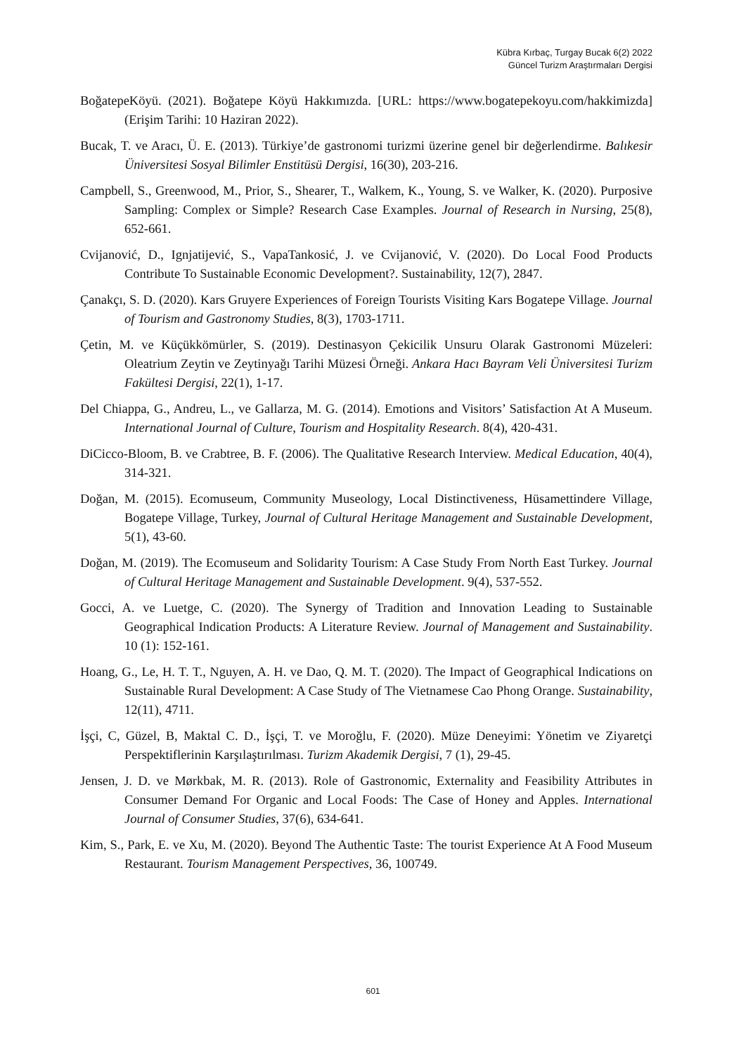Kübra Kırbaç, Turgay Bucak 6(2) 2022
Güncel Turizm Araştırmaları Dergisi
BoğatepeKöyü. (2021). Boğatepe Köyü Hakkımızda. [URL: https://www.bogatepekoyu.com/hakkimizda] (Erişim Tarihi: 10 Haziran 2022).
Bucak, T. ve Aracı, Ü. E. (2013). Türkiye’de gastronomi turizmi üzerine genel bir değerlendirme. Balıkesir Üniversitesi Sosyal Bilimler Enstitüsü Dergisi, 16(30), 203-216.
Campbell, S., Greenwood, M., Prior, S., Shearer, T., Walkem, K., Young, S. ve Walker, K. (2020). Purposive Sampling: Complex or Simple? Research Case Examples. Journal of Research in Nursing, 25(8), 652-661.
Cvijanović, D., Ignjatijević, S., VapaTankosić, J. ve Cvijanović, V. (2020). Do Local Food Products Contribute To Sustainable Economic Development?. Sustainability, 12(7), 2847.
Çanakçı, S. D. (2020). Kars Gruyere Experiences of Foreign Tourists Visiting Kars Bogatepe Village. Journal of Tourism and Gastronomy Studies, 8(3), 1703-1711.
Çetin, M. ve Küçükkömürler, S. (2019). Destinasyon Çekicilik Unsuru Olarak Gastronomi Müzeleri: Oleatrium Zeytin ve Zeytinyağı Tarihi Müzesi Örneği. Ankara Hacı Bayram Veli Üniversitesi Turizm Fakültesi Dergisi, 22(1), 1-17.
Del Chiappa, G., Andreu, L., ve Gallarza, M. G. (2014). Emotions and Visitors’ Satisfaction At A Museum. International Journal of Culture, Tourism and Hospitality Research. 8(4), 420-431.
DiCicco-Bloom, B. ve Crabtree, B. F. (2006). The Qualitative Research Interview. Medical Education, 40(4), 314-321.
Doğan, M. (2015). Ecomuseum, Community Museology, Local Distinctiveness, Hüsamettindere Village, Bogatepe Village, Turkey, Journal of Cultural Heritage Management and Sustainable Development, 5(1), 43-60.
Doğan, M. (2019). The Ecomuseum and Solidarity Tourism: A Case Study From North East Turkey. Journal of Cultural Heritage Management and Sustainable Development. 9(4), 537-552.
Gocci, A. ve Luetge, C. (2020). The Synergy of Tradition and Innovation Leading to Sustainable Geographical Indication Products: A Literature Review. Journal of Management and Sustainability. 10 (1): 152-161.
Hoang, G., Le, H. T. T., Nguyen, A. H. ve Dao, Q. M. T. (2020). The Impact of Geographical Indications on Sustainable Rural Development: A Case Study of The Vietnamese Cao Phong Orange. Sustainability, 12(11), 4711.
İşçi, C, Güzel, B, Maktal C. D., İşçi, T. ve Moroğlu, F. (2020). Müze Deneyimi: Yönetim ve Ziyaretçi Perspektiflerinin Karşılaştırılması. Turizm Akademik Dergisi, 7 (1), 29-45.
Jensen, J. D. ve Mørkbak, M. R. (2013). Role of Gastronomic, Externality and Feasibility Attributes in Consumer Demand For Organic and Local Foods: The Case of Honey and Apples. International Journal of Consumer Studies, 37(6), 634-641.
Kim, S., Park, E. ve Xu, M. (2020). Beyond The Authentic Taste: The tourist Experience At A Food Museum Restaurant. Tourism Management Perspectives, 36, 100749.
601